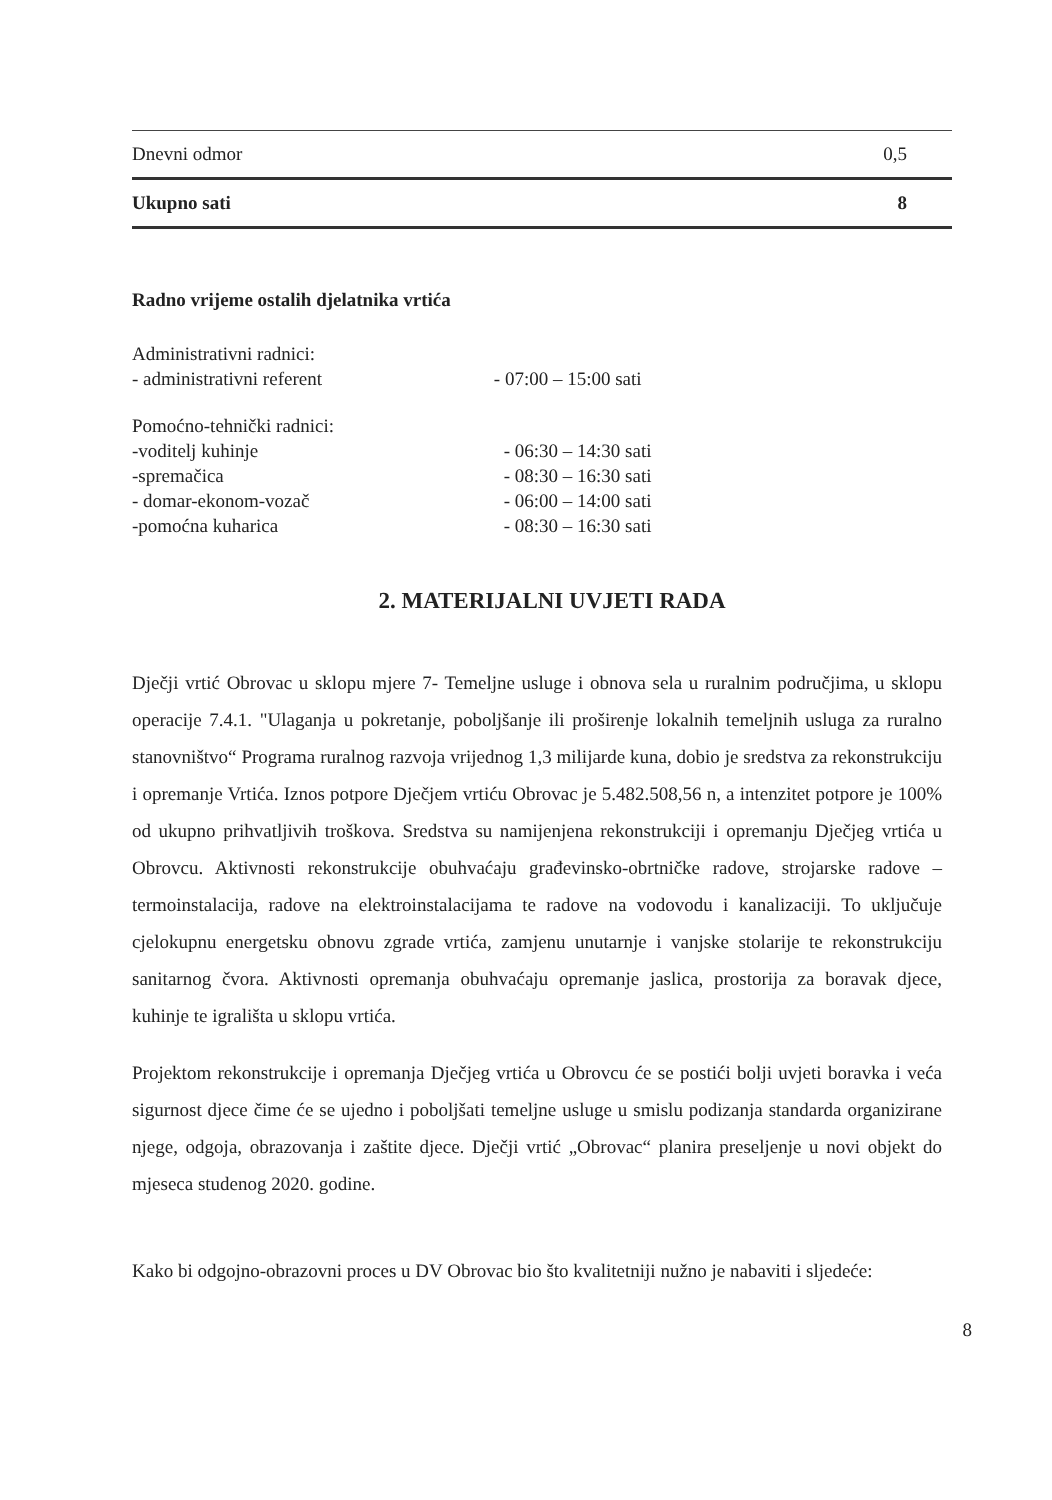| Dnevni odmor | 0,5 |
| Ukupno sati | 8 |
Radno vrijeme ostalih djelatnika vrtića
| Administrativni radnici: | |
| - administrativni referent | - 07:00 – 15:00 sati |
| Pomoćno-tehnički radnici: | |
| -voditelj kuhinje | - 06:30 – 14:30 sati |
| -spremačica | - 08:30 – 16:30 sati |
| - domar-ekonom-vozač | - 06:00 – 14:00 sati |
| -pomoćna kuharica | - 08:30 – 16:30 sati |
2. MATERIJALNI UVJETI RADA
Dječji vrtić Obrovac u sklopu mjere 7- Temeljne usluge i obnova sela u ruralnim područjima, u sklopu operacije 7.4.1. "Ulaganja u pokretanje, poboljšanje ili proširenje lokalnih temeljnih usluga za ruralno stanovništvo“ Programa ruralnog razvoja vrijednog 1,3 milijarde kuna, dobio je sredstva za rekonstrukciju i opremanje Vrtića. Iznos potpore Dječjem vrtiću Obrovac je 5.482.508,56 n, a intenzitet potpore je 100% od ukupno prihvatljivih troškova. Sredstva su namijenjena rekonstrukciji i opremanju Dječjeg vrtića u Obrovcu. Aktivnosti rekonstrukcije obuhvaćaju građevinsko-obrtničke radove, strojarske radove – termoinstalacija, radove na elektroinstalacijama te radove na vodovodu i kanalizaciji. To uključuje cjelokupnu energetsku obnovu zgrade vrtića, zamjenu unutarnje i vanjske stolarije te rekonstrukciju sanitarnog čvora. Aktivnosti opremanja obuhvaćaju opremanje jaslica, prostorija za boravak djece, kuhinje te igrališta u sklopu vrtića.
Projektom rekonstrukcije i opremanja Dječjeg vrtića u Obrovcu će se postići bolji uvjeti boravka i veća sigurnost djece čime će se ujedno i poboljšati temeljne usluge u smislu podizanja standarda organizirane njege, odgoja, obrazovanja i zaštite djece. Dječji vrtić „Obrovac“ planira preseljenje u novi objekt do mjeseca studenog 2020. godine.
Kako bi odgojno-obrazovni proces u DV Obrovac bio što kvalitetniji nužno je nabaviti i sljedeće:
8